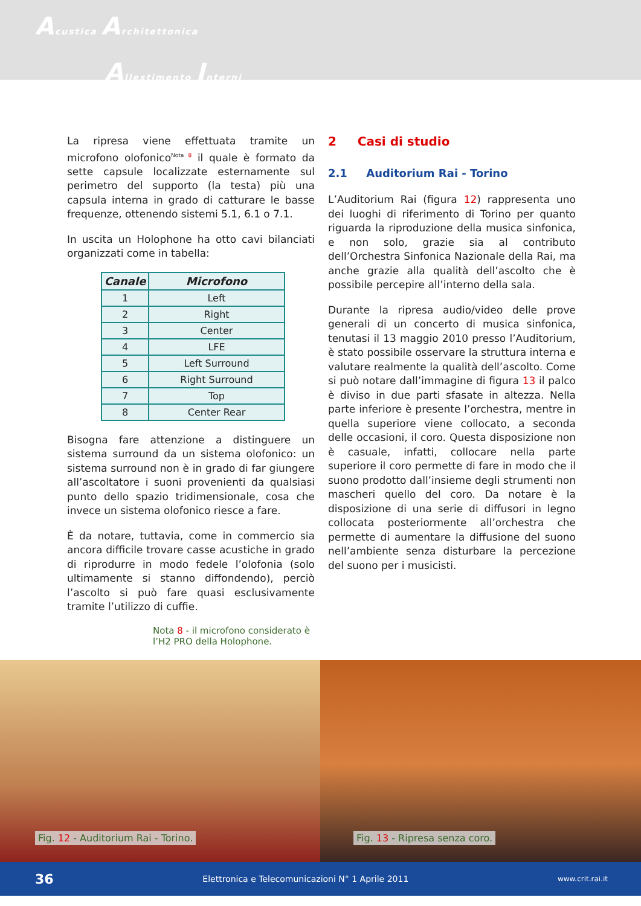Acustica Architettonica
Allestimento Interni
La ripresa viene effettuata tramite un microfono olofonico<sup>Nota 8</sup> il quale è formato da sette capsule localizzate esternamente sul perimetro del supporto (la testa) più una capsula interna in grado di catturare le basse frequenze, ottenendo sistemi 5.1, 6.1 o 7.1.
In uscita un Holophone ha otto cavi bilanciati organizzati come in tabella:
| Canale | Microfono |
| --- | --- |
| 1 | Left |
| 2 | Right |
| 3 | Center |
| 4 | LFE |
| 5 | Left Surround |
| 6 | Right Surround |
| 7 | Top |
| 8 | Center Rear |
Bisogna fare attenzione a distinguere un sistema surround da un sistema olofonico: un sistema surround non è in grado di far giungere all’ascoltatore i suoni provenienti da qualsiasi punto dello spazio tridimensionale, cosa che invece un sistema olofonico riesce a fare.
È da notare, tuttavia, come in commercio sia ancora difficile trovare casse acustiche in grado di riprodurre in modo fedele l’olofonia (solo ultimamente si stanno diffondendo), perciò l’ascolto si può fare quasi esclusivamente tramite l’utilizzo di cuffie.
Nota 8 - il microfono considerato è l’H2 PRO della Holophone.
2 Casi di studio
2.1 Auditorium Rai - Torino
L’Auditorium Rai (figura 12) rappresenta uno dei luoghi di riferimento di Torino per quanto riguarda la riproduzione della musica sinfonica, e non solo, grazie sia al contributo dell’Orchestra Sinfonica Nazionale della Rai, ma anche grazie alla qualità dell’ascolto che è possibile percepire all’interno della sala.
Durante la ripresa audio/video delle prove generali di un concerto di musica sinfonica, tenutasi il 13 maggio 2010 presso l’Auditorium, è stato possibile osservare la struttura interna e valutare realmente la qualità dell’ascolto. Come si può notare dall’immagine di figura 13 il palco è diviso in due parti sfasate in altezza. Nella parte inferiore è presente l’orchestra, mentre in quella superiore viene collocato, a seconda delle occasioni, il coro. Questa disposizione non è casuale, infatti, collocare nella parte superiore il coro permette di fare in modo che il suono prodotto dall’insieme degli strumenti non mascheri quello del coro. Da notare è la disposizione di una serie di diffusori in legno collocata posteriormente all’orchestra che permette di aumentare la diffusione del suono nell’ambiente senza disturbare la percezione del suono per i musicisti.
Fig. 12 - Auditorium Rai - Torino.
Fig. 13 - Ripresa senza coro.
36 Elettronica e Telecomunicazioni N° 1 Aprile 2011 www.crit.rai.it